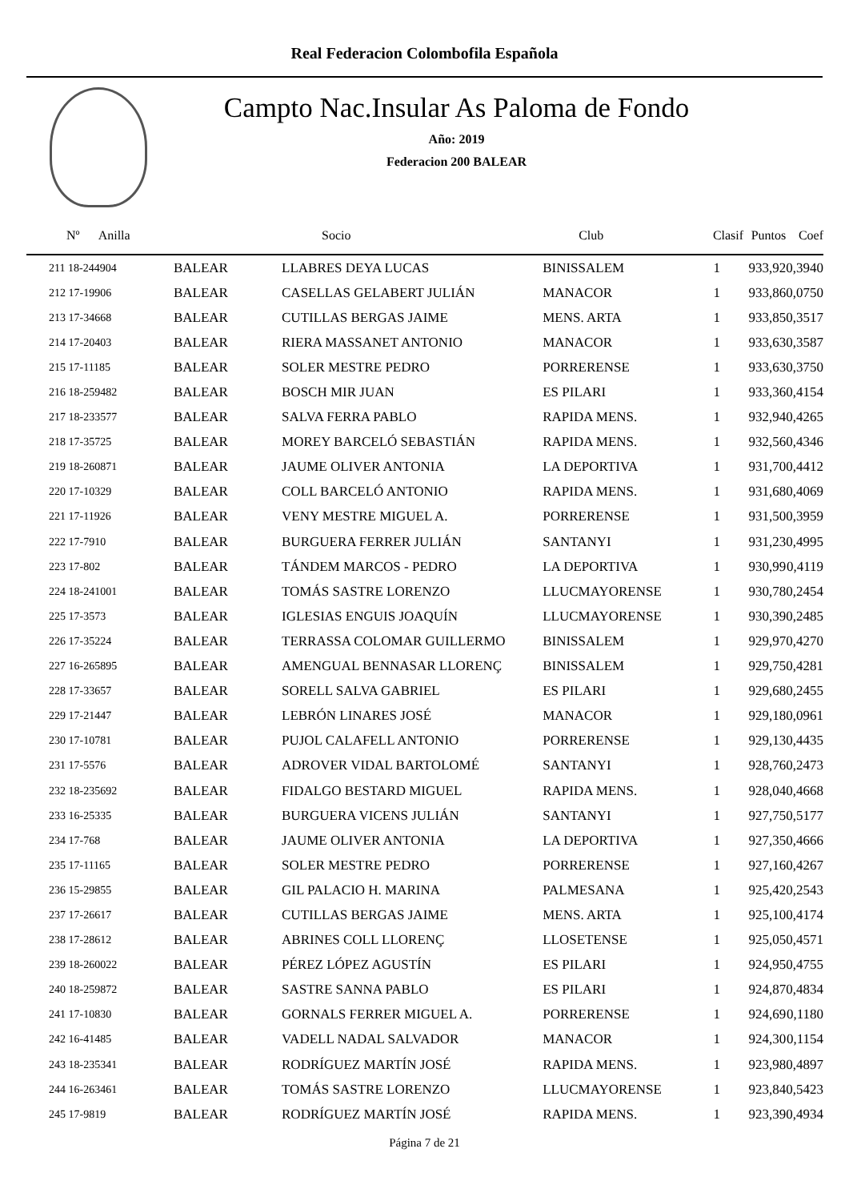Real Federacion Colombofila Española
Campto Nac.Insular As Paloma de Fondo
Año: 2019
Federacion 200 BALEAR
| Nº Anilla | | Socio | Club | Clasif | Puntos | Coef |
| --- | --- | --- | --- | --- | --- | --- |
| 211 18-244904 | BALEAR | LLABRES DEYA LUCAS | BINISSALEM | 1 | 933,92 | 0,3940 |
| 212 17-19906 | BALEAR | CASELLAS GELABERT JULIÁN | MANACOR | 1 | 933,86 | 0,0750 |
| 213 17-34668 | BALEAR | CUTILLAS BERGAS JAIME | MENS. ARTA | 1 | 933,85 | 0,3517 |
| 214 17-20403 | BALEAR | RIERA MASSANET ANTONIO | MANACOR | 1 | 933,63 | 0,3587 |
| 215 17-11185 | BALEAR | SOLER MESTRE PEDRO | PORRERENSE | 1 | 933,63 | 0,3750 |
| 216 18-259482 | BALEAR | BOSCH MIR JUAN | ES PILARI | 1 | 933,36 | 0,4154 |
| 217 18-233577 | BALEAR | SALVA FERRA PABLO | RAPIDA MENS. | 1 | 932,94 | 0,4265 |
| 218 17-35725 | BALEAR | MOREY BARCELÓ SEBASTIÁN | RAPIDA MENS. | 1 | 932,56 | 0,4346 |
| 219 18-260871 | BALEAR | JAUME OLIVER ANTONIA | LA DEPORTIVA | 1 | 931,70 | 0,4412 |
| 220 17-10329 | BALEAR | COLL BARCELÓ ANTONIO | RAPIDA MENS. | 1 | 931,68 | 0,4069 |
| 221 17-11926 | BALEAR | VENY MESTRE MIGUEL A. | PORRERENSE | 1 | 931,50 | 0,3959 |
| 222 17-7910 | BALEAR | BURGUERA FERRER JULIÁN | SANTANYI | 1 | 931,23 | 0,4995 |
| 223 17-802 | BALEAR | TÁNDEM MARCOS - PEDRO | LA DEPORTIVA | 1 | 930,99 | 0,4119 |
| 224 18-241001 | BALEAR | TOMÁS SASTRE LORENZO | LLUCMAYORENSE | 1 | 930,78 | 0,2454 |
| 225 17-3573 | BALEAR | IGLESIAS ENGUIS JOAQUÍN | LLUCMAYORENSE | 1 | 930,39 | 0,2485 |
| 226 17-35224 | BALEAR | TERRASSA COLOMAR GUILLERMO | BINISSALEM | 1 | 929,97 | 0,4270 |
| 227 16-265895 | BALEAR | AMENGUAL BENNASAR LLORENÇ | BINISSALEM | 1 | 929,75 | 0,4281 |
| 228 17-33657 | BALEAR | SORELL SALVA GABRIEL | ES PILARI | 1 | 929,68 | 0,2455 |
| 229 17-21447 | BALEAR | LEBRÓN LINARES JOSÉ | MANACOR | 1 | 929,18 | 0,0961 |
| 230 17-10781 | BALEAR | PUJOL CALAFELL ANTONIO | PORRERENSE | 1 | 929,13 | 0,4435 |
| 231 17-5576 | BALEAR | ADROVER VIDAL BARTOLOMÉ | SANTANYI | 1 | 928,76 | 0,2473 |
| 232 18-235692 | BALEAR | FIDALGO BESTARD MIGUEL | RAPIDA MENS. | 1 | 928,04 | 0,4668 |
| 233 16-25335 | BALEAR | BURGUERA VICENS JULIÁN | SANTANYI | 1 | 927,75 | 0,5177 |
| 234 17-768 | BALEAR | JAUME OLIVER ANTONIA | LA DEPORTIVA | 1 | 927,35 | 0,4666 |
| 235 17-11165 | BALEAR | SOLER MESTRE PEDRO | PORRERENSE | 1 | 927,16 | 0,4267 |
| 236 15-29855 | BALEAR | GIL PALACIO H. MARINA | PALMESANA | 1 | 925,42 | 0,2543 |
| 237 17-26617 | BALEAR | CUTILLAS BERGAS JAIME | MENS. ARTA | 1 | 925,10 | 0,4174 |
| 238 17-28612 | BALEAR | ABRINES COLL LLORENÇ | LLOSETENSE | 1 | 925,05 | 0,4571 |
| 239 18-260022 | BALEAR | PÉREZ LÓPEZ AGUSTÍN | ES PILARI | 1 | 924,95 | 0,4755 |
| 240 18-259872 | BALEAR | SASTRE SANNA PABLO | ES PILARI | 1 | 924,87 | 0,4834 |
| 241 17-10830 | BALEAR | GORNALS FERRER MIGUEL A. | PORRERENSE | 1 | 924,69 | 0,1180 |
| 242 16-41485 | BALEAR | VADELL NADAL SALVADOR | MANACOR | 1 | 924,30 | 0,1154 |
| 243 18-235341 | BALEAR | RODRÍGUEZ MARTÍN JOSÉ | RAPIDA MENS. | 1 | 923,98 | 0,4897 |
| 244 16-263461 | BALEAR | TOMÁS SASTRE LORENZO | LLUCMAYORENSE | 1 | 923,84 | 0,5423 |
| 245 17-9819 | BALEAR | RODRÍGUEZ MARTÍN JOSÉ | RAPIDA MENS. | 1 | 923,39 | 0,4934 |
Página 7 de 21